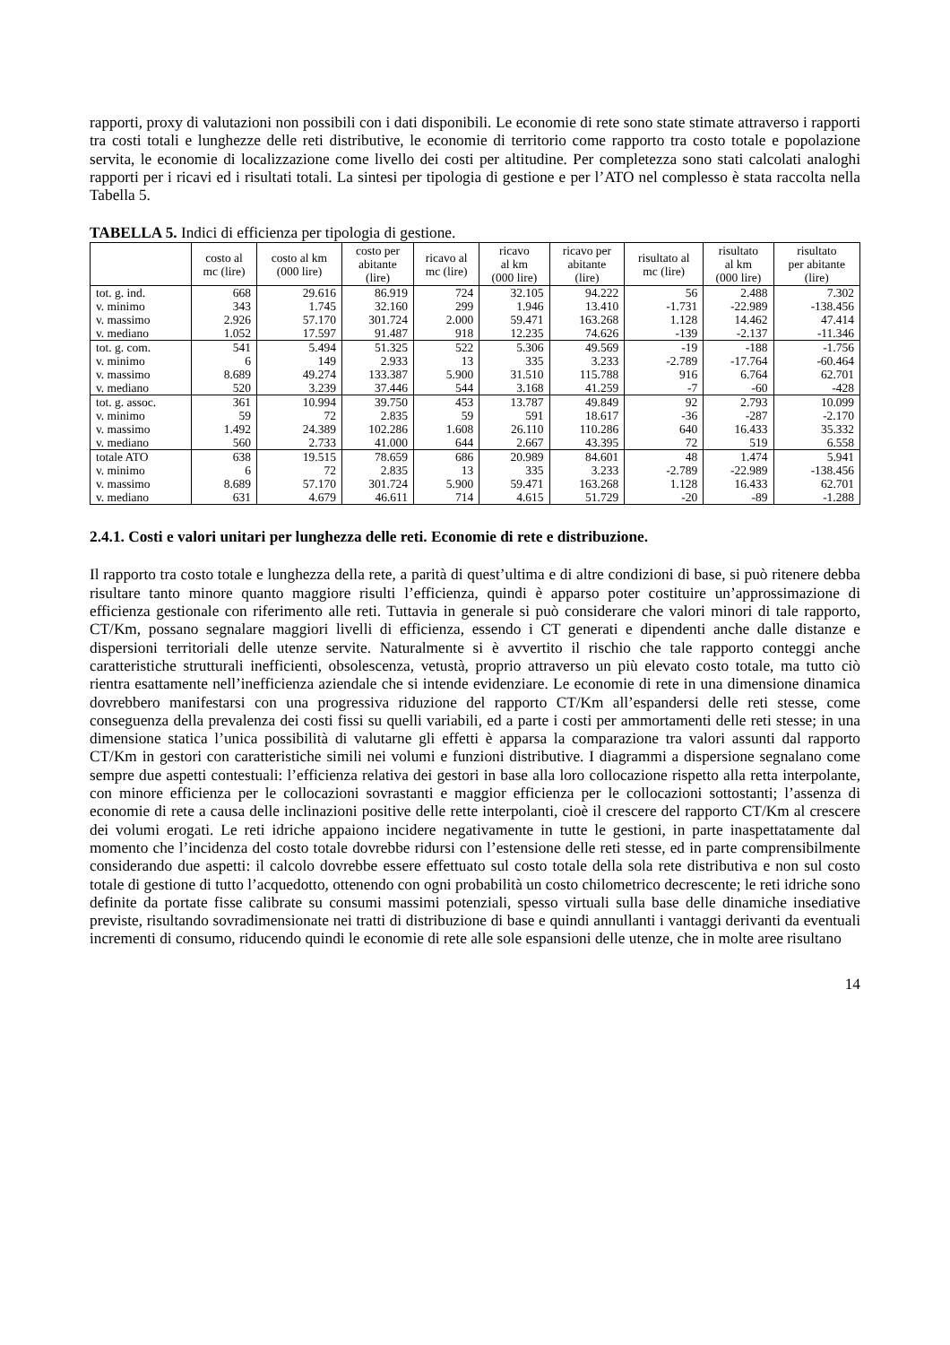rapporti, proxy di valutazioni non possibili con i dati disponibili. Le economie di rete sono state stimate attraverso i rapporti tra costi totali e lunghezze delle reti distributive, le economie di territorio come rapporto tra costo totale e popolazione servita, le economie di localizzazione come livello dei costi per altitudine. Per completezza sono stati calcolati analoghi rapporti per i ricavi ed i risultati totali. La sintesi per tipologia di gestione e per l’ATO nel complesso è stata raccolta nella Tabella 5.
TABELLA 5. Indici di efficienza per tipologia di gestione.
| | costo al mc (lire) | costo al km (000 lire) | costo per abitante (lire) | ricavo al mc (lire) | ricavo al km (000 lire) | ricavo per abitante (lire) | risultato al mc (lire) | risultato al km (000 lire) | risultato per abitante (lire) |
| --- | --- | --- | --- | --- | --- | --- | --- | --- | --- |
| tot. g. ind. | 668 | 29.616 | 86.919 | 724 | 32.105 | 94.222 | 56 | 2.488 | 7.302 |
| v. minimo | 343 | 1.745 | 32.160 | 299 | 1.946 | 13.410 | -1.731 | -22.989 | -138.456 |
| v. massimo | 2.926 | 57.170 | 301.724 | 2.000 | 59.471 | 163.268 | 1.128 | 14.462 | 47.414 |
| v. mediano | 1.052 | 17.597 | 91.487 | 918 | 12.235 | 74.626 | -139 | -2.137 | -11.346 |
| tot. g. com. | 541 | 5.494 | 51.325 | 522 | 5.306 | 49.569 | -19 | -188 | -1.756 |
| v. minimo | 6 | 149 | 2.933 | 13 | 335 | 3.233 | -2.789 | -17.764 | -60.464 |
| v. massimo | 8.689 | 49.274 | 133.387 | 5.900 | 31.510 | 115.788 | 916 | 6.764 | 62.701 |
| v. mediano | 520 | 3.239 | 37.446 | 544 | 3.168 | 41.259 | -7 | -60 | -428 |
| tot. g. assoc. | 361 | 10.994 | 39.750 | 453 | 13.787 | 49.849 | 92 | 2.793 | 10.099 |
| v. minimo | 59 | 72 | 2.835 | 59 | 591 | 18.617 | -36 | -287 | -2.170 |
| v. massimo | 1.492 | 24.389 | 102.286 | 1.608 | 26.110 | 110.286 | 640 | 16.433 | 35.332 |
| v. mediano | 560 | 2.733 | 41.000 | 644 | 2.667 | 43.395 | 72 | 519 | 6.558 |
| totale ATO | 638 | 19.515 | 78.659 | 686 | 20.989 | 84.601 | 48 | 1.474 | 5.941 |
| v. minimo | 6 | 72 | 2.835 | 13 | 335 | 3.233 | -2.789 | -22.989 | -138.456 |
| v. massimo | 8.689 | 57.170 | 301.724 | 5.900 | 59.471 | 163.268 | 1.128 | 16.433 | 62.701 |
| v. mediano | 631 | 4.679 | 46.611 | 714 | 4.615 | 51.729 | -20 | -89 | -1.288 |
2.4.1. Costi e valori unitari per lunghezza delle reti. Economie di rete e distribuzione.
Il rapporto tra costo totale e lunghezza della rete, a parità di quest’ultima e di altre condizioni di base, si può ritenere debba risultare tanto minore quanto maggiore risulti l’efficienza, quindi è apparso poter costituire un’approssimazione di efficienza gestionale con riferimento alle reti. Tuttavia in generale si può considerare che valori minori di tale rapporto, CT/Km, possano segnalare maggiori livelli di efficienza, essendo i CT generati e dipendenti anche dalle distanze e dispersioni territoriali delle utenze servite. Naturalmente si è avvertito il rischio che tale rapporto conteggi anche caratteristiche strutturali inefficienti, obsolescenza, vetustà, proprio attraverso un più elevato costo totale, ma tutto ciò rientra esattamente nell’inefficienza aziendale che si intende evidenziare. Le economie di rete in una dimensione dinamica dovrebbero manifestarsi con una progressiva riduzione del rapporto CT/Km all’espandersi delle reti stesse, come conseguenza della prevalenza dei costi fissi su quelli variabili, ed a parte i costi per ammortamenti delle reti stesse; in una dimensione statica l’unica possibilità di valutarne gli effetti è apparsa la comparazione tra valori assunti dal rapporto CT/Km in gestori con caratteristiche simili nei volumi e funzioni distributive. I diagrammi a dispersione segnalano come sempre due aspetti contestuali: l’efficienza relativa dei gestori in base alla loro collocazione rispetto alla retta interpolante, con minore efficienza per le collocazioni sovrastanti e maggior efficienza per le collocazioni sottostanti; l’assenza di economie di rete a causa delle inclinazioni positive delle rette interpolanti, cioè il crescere del rapporto CT/Km al crescere dei volumi erogati. Le reti idriche appaiono incidere negativamente in tutte le gestioni, in parte inaspettatamente dal momento che l’incidenza del costo totale dovrebbe ridursi con l’estensione delle reti stesse, ed in parte comprensibilmente considerando due aspetti: il calcolo dovrebbe essere effettuato sul costo totale della sola rete distributiva e non sul costo totale di gestione di tutto l’acquedotto, ottenendo con ogni probabilità un costo chilometrico decrescente; le reti idriche sono definite da portate fisse calibrate su consumi massimi potenziali, spesso virtuali sulla base delle dinamiche insediative previste, risultando sovradimensionate nei tratti di distribuzione di base e quindi annullanti i vantaggi derivanti da eventuali incrementi di consumo, riducendo quindi le economie di rete alle sole espansioni delle utenze, che in molte aree risultano
14